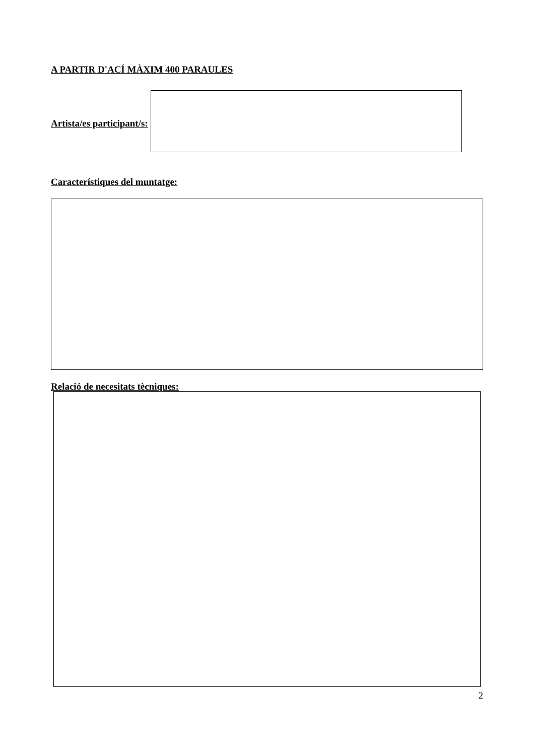A PARTIR D'ACÍ MÀXIM 400 PARAULES
Artista/es participant/s:
Característiques del muntatge:
Relació de necesitats tècniques:
2